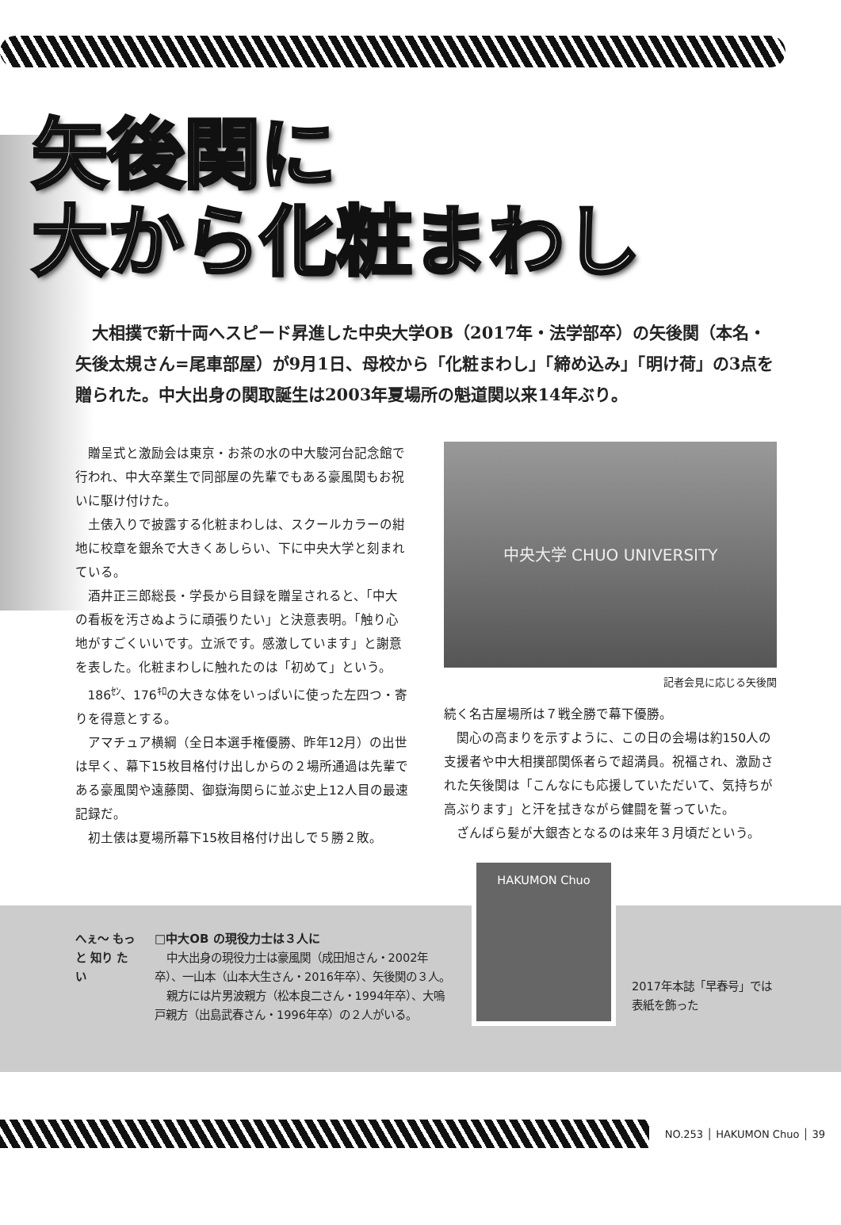矢後関に
大から化粧まわし
大相撲で新十両へスピード昇進した中央大学OB（2017年・法学部卒）の矢後関（本名・矢後太規さん=尾車部屋）が9月1日、母校から「化粧まわし」「締め込み」「明け荷」の3点を贈られた。中大出身の関取誕生は2003年夏場所の魁道関以来14年ぶり。
贈呈式と激励会は東京・お茶の水の中大駿河台記念館で行われ、中大卒業生で同部屋の先輩でもある豪風関もお祝いに駆け付けた。
土俵入りで披露する化粧まわしは、スクールカラーの紺地に校章を銀糸で大きくあしらい、下に中央大学と刻まれている。
酒井正三郎総長・学長から目録を贈呈されると、「中大の看板を汚さぬように頑張りたい」と決意表明。「触り心地がすごくいいです。立派です。感激しています」と謝意を表した。化粧まわしに触れたのは「初めて」という。
186<sup>ｾﾝ</sup>、176<sup>ｷﾛ</sup>の大きな体をいっぱいに使った左四つ・寄りを得意とする。
アマチュア横綱（全日本選手権優勝、昨年12月）の出世は早く、幕下15枚目格付け出しからの２場所通過は先輩である豪風関や遠藤関、御嶽海関らに並ぶ史上12人目の最速記録だ。
初土俵は夏場所幕下15枚目格付け出しで５勝２敗。
中央大学 CHUO UNIVERSITY
記者会見に応じる矢後関
続く名古屋場所は７戦全勝で幕下優勝。
関心の高まりを示すように、この日の会場は約150人の支援者や中大相撲部関係者らで超満員。祝福され、激励された矢後関は「こんなにも応援していただいて、気持ちが高ぶります」と汗を拭きながら健闘を誓っていた。
ざんばら髪が大銀杏となるのは来年３月頃だという。
へぇ〜 もっと 知り たい
□中大OB の現役力士は３人に
中大出身の現役力士は豪風関（成田旭さん・2002年卒）、一山本（山本大生さん・2016年卒）、矢後関の３人。
親方には片男波親方（松本良二さん・1994年卒）、大嗚戸親方（出島武春さん・1996年卒）の２人がいる。
HAKUMON Chuo
2017年本誌「早春号」では
表紙を飾った
NO.253 │ HAKUMON Chuo │ 39